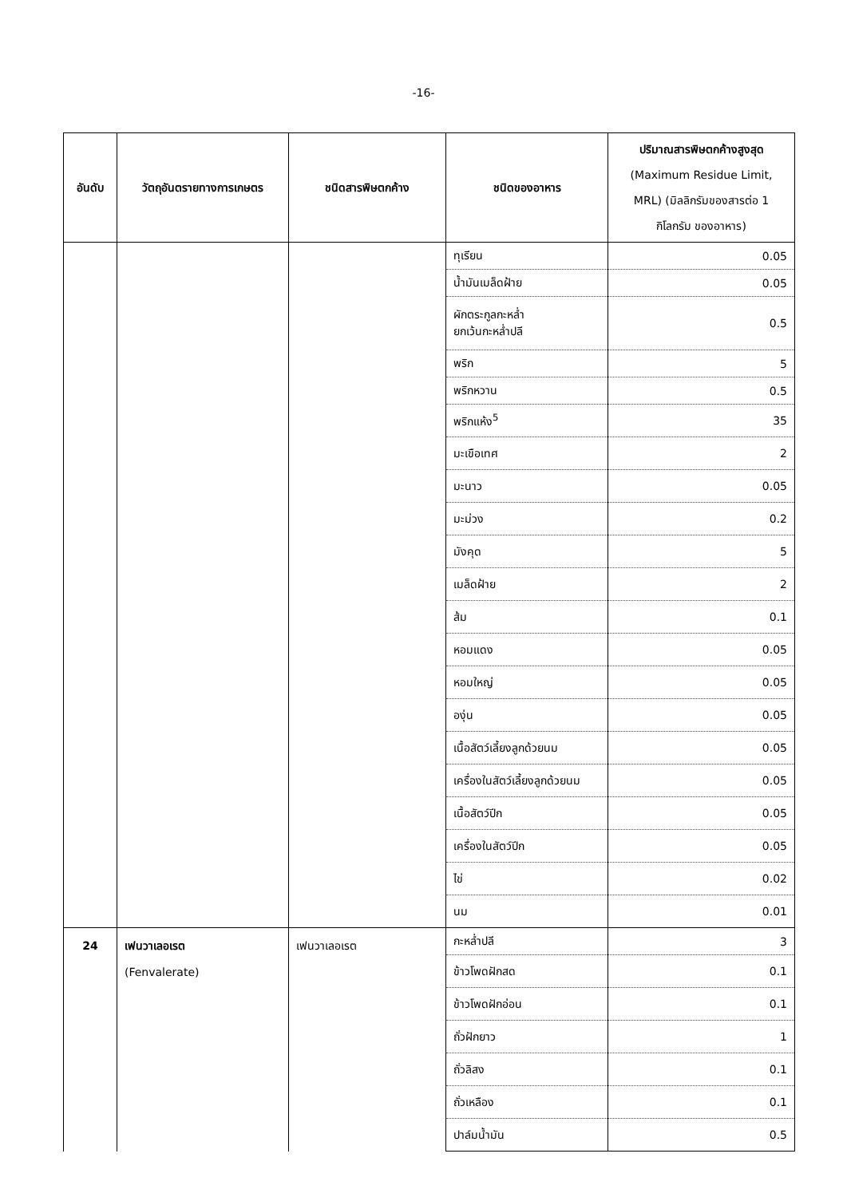-16-
| อันดับ | วัตถุอันตรายทางการเกษตร | ชนิดสารพิษตกค้าง | ชนิดของอาหาร | ปริมาณสารพิษตกค้างสูงสุด (Maximum Residue Limit, MRL) (มิลลิกรัมของสารต่อ 1 กิโลกรัม ของอาหาร) |
| --- | --- | --- | --- | --- |
| | | | ทุเรียน | 0.05 |
| | | | น้ำมันเมล็ดฝ้าย | 0.05 |
| | | | ผักตระกูลกะหล่ำ ยกเว้นกะหล่ำปลี | 0.5 |
| | | | พริก | 5 |
| | | | พริกหวาน | 0.5 |
| | | | พริกแห้ง<sup>5</sup> | 35 |
| | | | มะเขือเทศ | 2 |
| | | | มะนาว | 0.05 |
| | | | มะม่วง | 0.2 |
| | | | มังคุด | 5 |
| | | | เมล็ดฝ้าย | 2 |
| | | | ส้ม | 0.1 |
| | | | หอมแดง | 0.05 |
| | | | หอมใหญ่ | 0.05 |
| | | | องุ่น | 0.05 |
| | | | เนื้อสัตว์เลี้ยงลูกด้วยนม | 0.05 |
| | | | เครื่องในสัตว์เลี้ยงลูกด้วยนม | 0.05 |
| | | | เนื้อสัตว์ปีก | 0.05 |
| | | | เครื่องในสัตว์ปีก | 0.05 |
| | | | ไข่ | 0.02 |
| | | | นม | 0.01 |
| 24 | เฟนวาเลอเรต (Fenvalerate) | เฟนวาเลอเรต | กะหล่ำปลี | 3 |
| | | | ข้าวโพดฝักสด | 0.1 |
| | | | ข้าวโพดฝักอ่อน | 0.1 |
| | | | ถั่วฝักยาว | 1 |
| | | | ถั่วลิสง | 0.1 |
| | | | ถั่วเหลือง | 0.1 |
| | | | ปาล์มน้ำมัน | 0.5 |